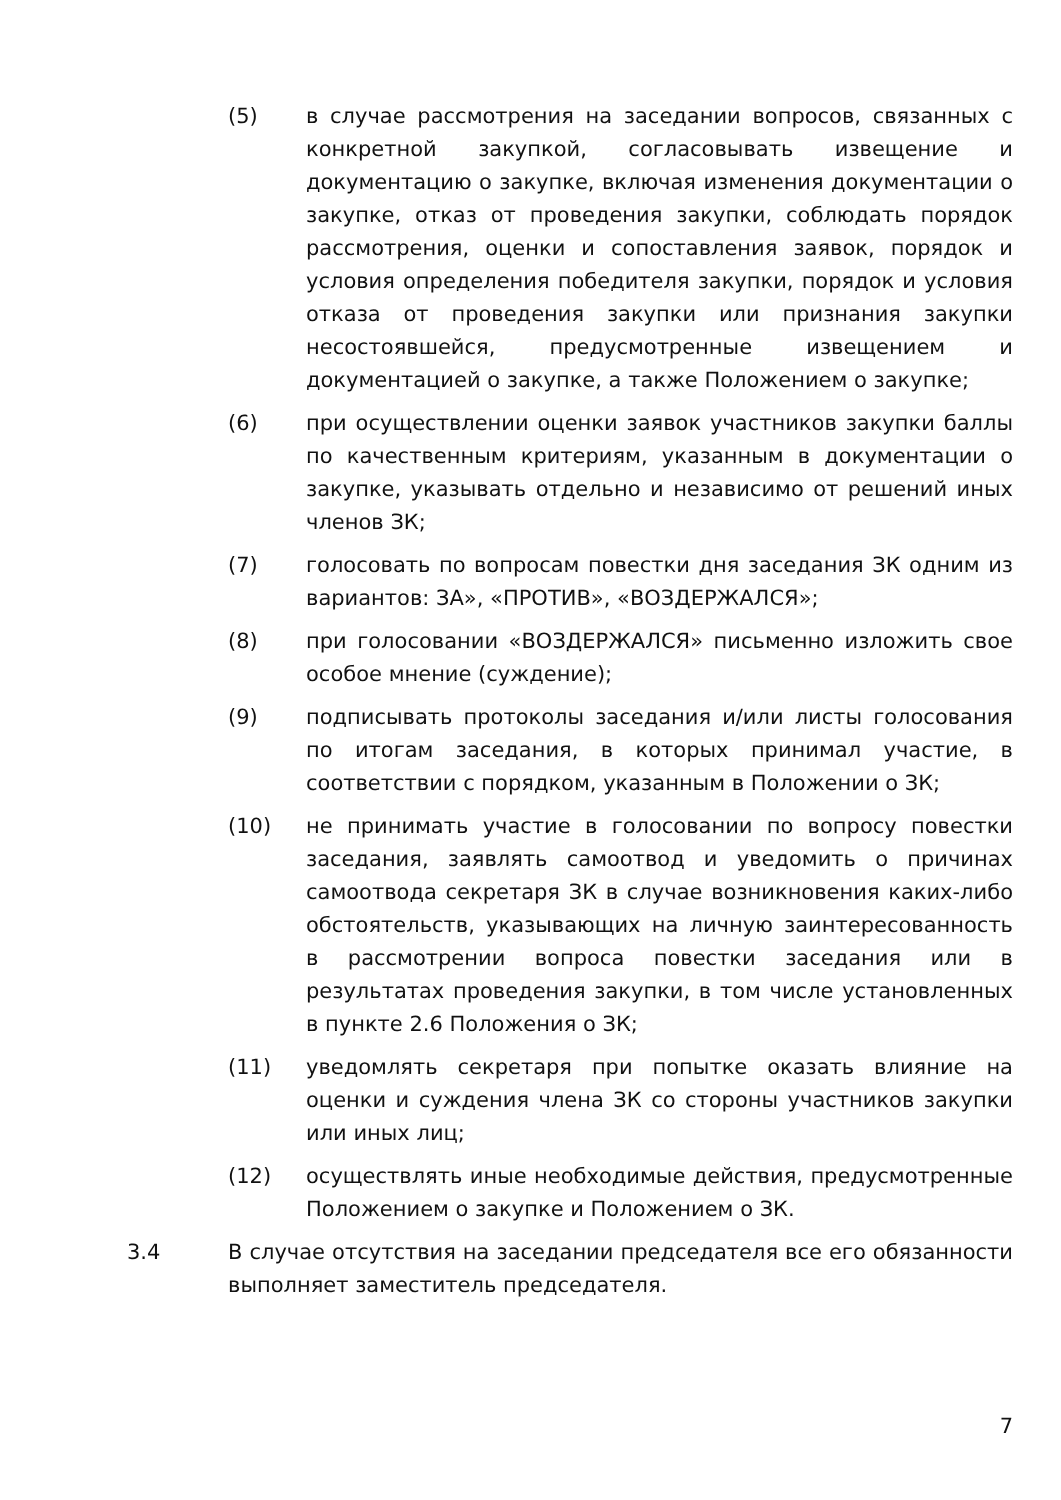(5) в случае рассмотрения на заседании вопросов, связанных с конкретной закупкой, согласовывать извещение и документацию о закупке, включая изменения документации о закупке, отказ от проведения закупки, соблюдать порядок рассмотрения, оценки и сопоставления заявок, порядок и условия определения победителя закупки, порядок и условия отказа от проведения закупки или признания закупки несостоявшейся, предусмотренные извещением и документацией о закупке, а также Положением о закупке;
(6) при осуществлении оценки заявок участников закупки баллы по качественным критериям, указанным в документации о закупке, указывать отдельно и независимо от решений иных членов ЗК;
(7) голосовать по вопросам повестки дня заседания ЗК одним из вариантов: ЗА», «ПРОТИВ», «ВОЗДЕРЖАЛСЯ»;
(8) при голосовании «ВОЗДЕРЖАЛСЯ» письменно изложить свое особое мнение (суждение);
(9) подписывать протоколы заседания и/или листы голосования по итогам заседания, в которых принимал участие, в соответствии с порядком, указанным в Положении о ЗК;
(10) не принимать участие в голосовании по вопросу повестки заседания, заявлять самоотвод и уведомить о причинах самоотвода секретаря ЗК в случае возникновения каких-либо обстоятельств, указывающих на личную заинтересованность в рассмотрении вопроса повестки заседания или в результатах проведения закупки, в том числе установленных в пункте 2.6 Положения о ЗК;
(11) уведомлять секретаря при попытке оказать влияние на оценки и суждения члена ЗК со стороны участников закупки или иных лиц;
(12) осуществлять иные необходимые действия, предусмотренные Положением о закупке и Положением о ЗК.
3.4 В случае отсутствия на заседании председателя все его обязанности выполняет заместитель председателя.
7